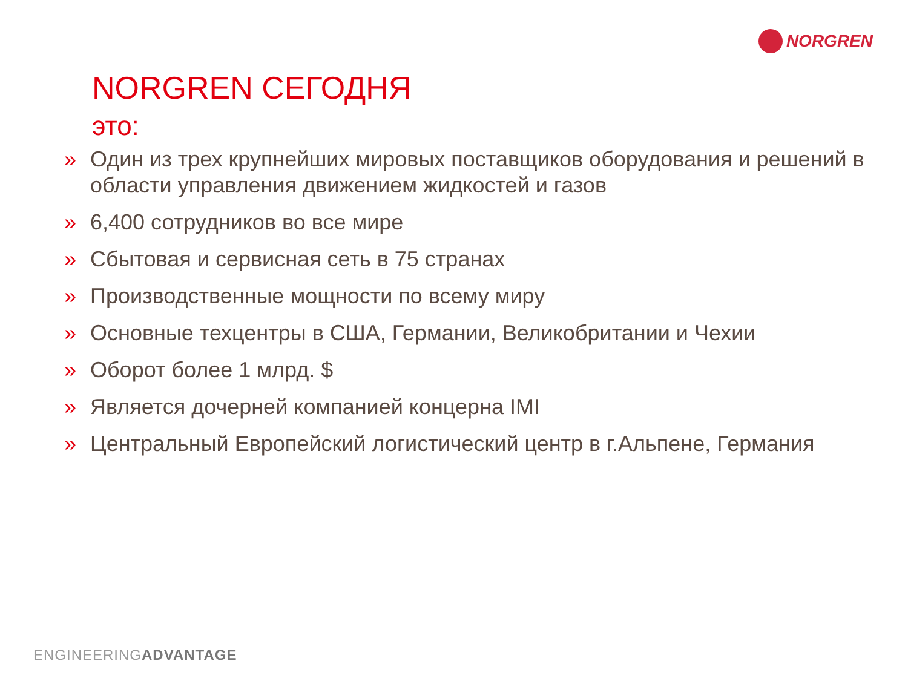NORGREN
NORGREN СЕГОДНЯ
это:
» Один из трех крупнейших мировых поставщиков оборудования и решений в области управления движением жидкостей и газов
» 6,400 сотрудников во все мире
» Сбытовая и сервисная сеть в 75 странах
» Производственные мощности по всему миру
» Основные техцентры в США, Германии, Великобритании и Чехии
» Оборот более 1 млрд. $
» Является дочерней компанией концерна IMI
» Центральный Европейский логистический центр в г.Альпене, Германия
ENGINEERINGADVANTAGE